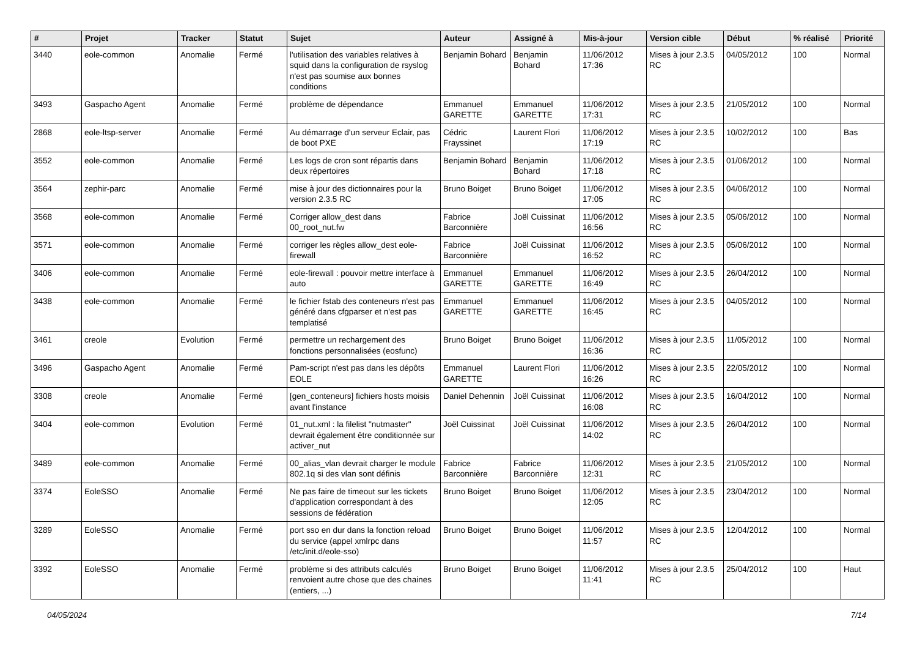| # | Projet | Tracker | Statut | Sujet | Auteur | Assigné à | Mis-à-jour | Version cible | Début | % réalisé | Priorité |
| --- | --- | --- | --- | --- | --- | --- | --- | --- | --- | --- | --- |
| 3440 | eole-common | Anomalie | Fermé | l'utilisation des variables relatives à squid dans la configuration de rsyslog n'est pas soumise aux bonnes conditions | Benjamin Bohard | Benjamin Bohard | 11/06/2012 17:36 | Mises à jour 2.3.5 RC | 04/05/2012 | 100 | Normal |
| 3493 | Gaspacho Agent | Anomalie | Fermé | problème de dépendance | Emmanuel GARETTE | Emmanuel GARETTE | 11/06/2012 17:31 | Mises à jour 2.3.5 RC | 21/05/2012 | 100 | Normal |
| 2868 | eole-ltsp-server | Anomalie | Fermé | Au démarrage d'un serveur Eclair, pas de boot PXE | Cédric Frayssinet | Laurent Flori | 11/06/2012 17:19 | Mises à jour 2.3.5 RC | 10/02/2012 | 100 | Bas |
| 3552 | eole-common | Anomalie | Fermé | Les logs de cron sont répartis dans deux répertoires | Benjamin Bohard | Benjamin Bohard | 11/06/2012 17:18 | Mises à jour 2.3.5 RC | 01/06/2012 | 100 | Normal |
| 3564 | zephir-parc | Anomalie | Fermé | mise à jour des dictionnaires pour la version 2.3.5 RC | Bruno Boiget | Bruno Boiget | 11/06/2012 17:05 | Mises à jour 2.3.5 RC | 04/06/2012 | 100 | Normal |
| 3568 | eole-common | Anomalie | Fermé | Corriger allow_dest dans 00_root_nut.fw | Fabrice Barconnière | Joël Cuissinat | 11/06/2012 16:56 | Mises à jour 2.3.5 RC | 05/06/2012 | 100 | Normal |
| 3571 | eole-common | Anomalie | Fermé | corriger les règles allow_dest eole-firewall | Fabrice Barconnière | Joël Cuissinat | 11/06/2012 16:52 | Mises à jour 2.3.5 RC | 05/06/2012 | 100 | Normal |
| 3406 | eole-common | Anomalie | Fermé | eole-firewall : pouvoir mettre interface à auto | Emmanuel GARETTE | Emmanuel GARETTE | 11/06/2012 16:49 | Mises à jour 2.3.5 RC | 26/04/2012 | 100 | Normal |
| 3438 | eole-common | Anomalie | Fermé | le fichier fstab des conteneurs n'est pas généré dans cfgparser et n'est pas templatisé | Emmanuel GARETTE | Emmanuel GARETTE | 11/06/2012 16:45 | Mises à jour 2.3.5 RC | 04/05/2012 | 100 | Normal |
| 3461 | creole | Evolution | Fermé | permettre un rechargement des fonctions personnalisées (eosfunc) | Bruno Boiget | Bruno Boiget | 11/06/2012 16:36 | Mises à jour 2.3.5 RC | 11/05/2012 | 100 | Normal |
| 3496 | Gaspacho Agent | Anomalie | Fermé | Pam-script n'est pas dans les dépôts EOLE | Emmanuel GARETTE | Laurent Flori | 11/06/2012 16:26 | Mises à jour 2.3.5 RC | 22/05/2012 | 100 | Normal |
| 3308 | creole | Anomalie | Fermé | [gen_conteneurs] fichiers hosts moisis avant l'instance | Daniel Dehennin | Joël Cuissinat | 11/06/2012 16:08 | Mises à jour 2.3.5 RC | 16/04/2012 | 100 | Normal |
| 3404 | eole-common | Evolution | Fermé | 01_nut.xml : la filelist "nutmaster" devrait également être conditionnée sur activer_nut | Joël Cuissinat | Joël Cuissinat | 11/06/2012 14:02 | Mises à jour 2.3.5 RC | 26/04/2012 | 100 | Normal |
| 3489 | eole-common | Anomalie | Fermé | 00_alias_vlan devrait charger le module 802.1q si des vlan sont définis | Fabrice Barconnière | Fabrice Barconnière | 11/06/2012 12:31 | Mises à jour 2.3.5 RC | 21/05/2012 | 100 | Normal |
| 3374 | EoleSSO | Anomalie | Fermé | Ne pas faire de timeout sur les tickets d'application correspondant à des sessions de fédération | Bruno Boiget | Bruno Boiget | 11/06/2012 12:05 | Mises à jour 2.3.5 RC | 23/04/2012 | 100 | Normal |
| 3289 | EoleSSO | Anomalie | Fermé | port sso en dur dans la fonction reload du service (appel xmlrpc dans /etc/init.d/eole-sso) | Bruno Boiget | Bruno Boiget | 11/06/2012 11:57 | Mises à jour 2.3.5 RC | 12/04/2012 | 100 | Normal |
| 3392 | EoleSSO | Anomalie | Fermé | problème si des attributs calculés renvoient autre chose que des chaines (entiers, ...) | Bruno Boiget | Bruno Boiget | 11/06/2012 11:41 | Mises à jour 2.3.5 RC | 25/04/2012 | 100 | Haut |
04/05/2024 7/14